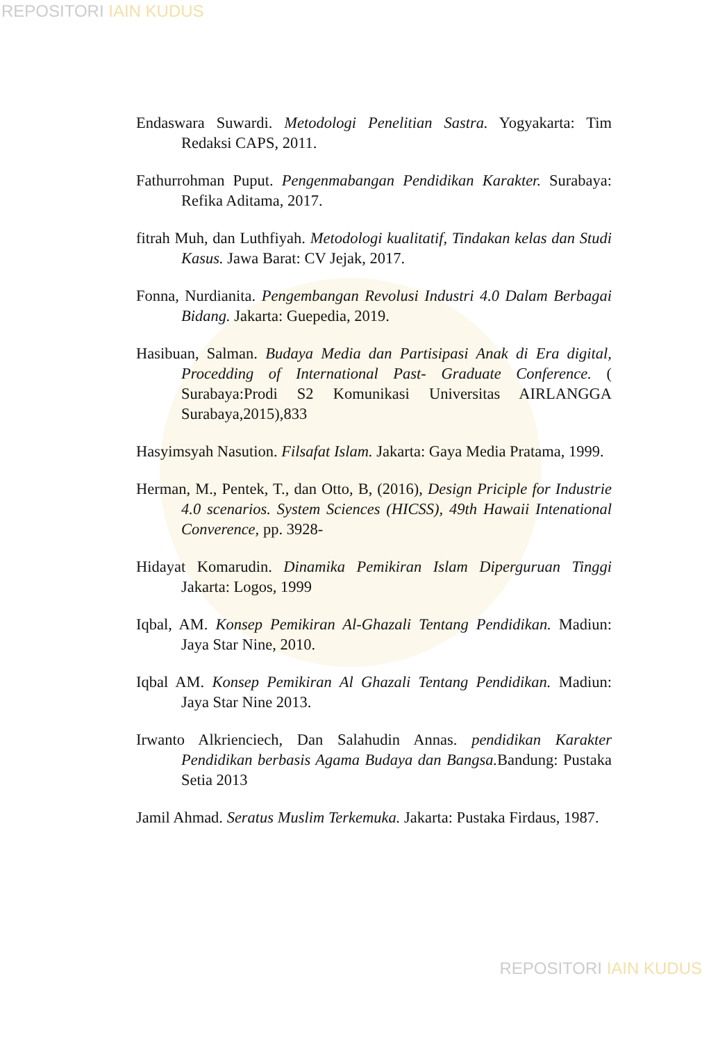REPOSITORI IAIN KUDUS
Endaswara Suwardi. Metodologi Penelitian Sastra. Yogyakarta: Tim Redaksi CAPS, 2011.
Fathurrohman Puput. Pengenmabangan Pendidikan Karakter. Surabaya: Refika Aditama, 2017.
fitrah Muh, dan Luthfiyah. Metodologi kualitatif, Tindakan kelas dan Studi Kasus. Jawa Barat: CV Jejak, 2017.
Fonna, Nurdianita. Pengembangan Revolusi Industri 4.0 Dalam Berbagai Bidang. Jakarta: Guepedia, 2019.
Hasibuan, Salman. Budaya Media dan Partisipasi Anak di Era digital, Procedding of International Past- Graduate Conference. ( Surabaya:Prodi S2 Komunikasi Universitas AIRLANGGA Surabaya,2015),833
Hasyimsyah Nasution. Filsafat Islam. Jakarta: Gaya Media Pratama, 1999.
Herman, M., Pentek, T., dan Otto, B, (2016), Design Priciple for Industrie 4.0 scenarios. System Sciences (HICSS), 49th Hawaii Intenational Converence, pp. 3928-
Hidayat Komarudin. Dinamika Pemikiran Islam Diperguruan Tinggi Jakarta: Logos, 1999
Iqbal, AM. Konsep Pemikiran Al-Ghazali Tentang Pendidikan. Madiun: Jaya Star Nine, 2010.
Iqbal AM. Konsep Pemikiran Al Ghazali Tentang Pendidikan. Madiun: Jaya Star Nine 2013.
Irwanto Alkrienciech, Dan Salahudin Annas. pendidikan Karakter Pendidikan berbasis Agama Budaya dan Bangsa. Bandung: Pustaka Setia 2013
Jamil Ahmad. Seratus Muslim Terkemuka. Jakarta: Pustaka Firdaus, 1987.
REPOSITORI IAIN KUDUS